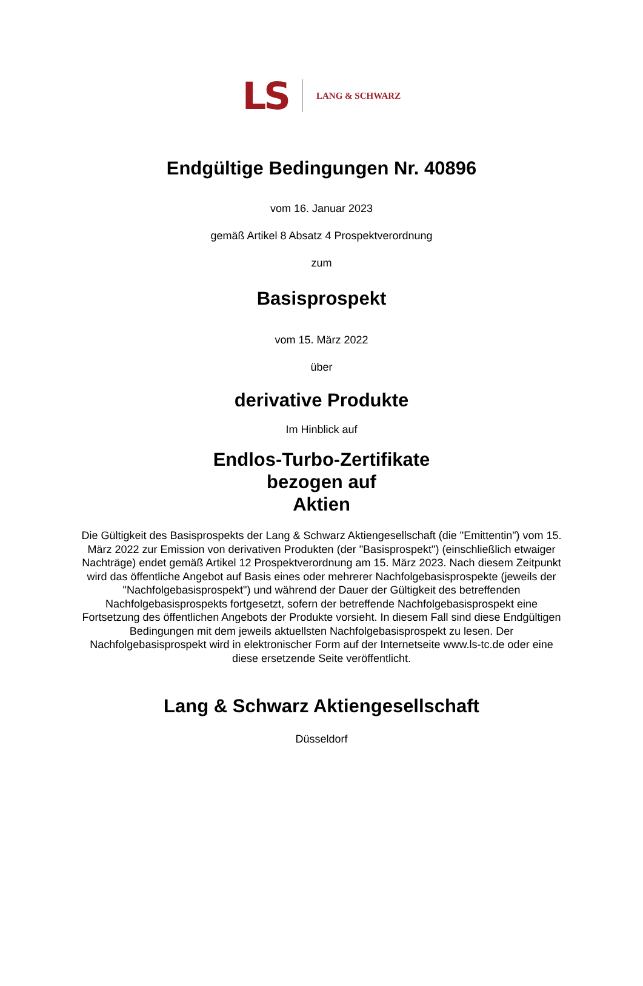LS LANG & SCHWARZ
Endgültige Bedingungen Nr. 40896
vom 16. Januar 2023
gemäß Artikel 8 Absatz 4 Prospektverordnung
zum
Basisprospekt
vom 15. März 2022
über
derivative Produkte
Im Hinblick auf
Endlos-Turbo-Zertifikate
bezogen auf
Aktien
Die Gültigkeit des Basisprospekts der Lang & Schwarz Aktiengesellschaft (die "Emittentin") vom 15. März 2022 zur Emission von derivativen Produkten (der "Basisprospekt") (einschließlich etwaiger Nachträge) endet gemäß Artikel 12 Prospektverordnung am 15. März 2023. Nach diesem Zeitpunkt wird das öffentliche Angebot auf Basis eines oder mehrerer Nachfolgebasisprospekte (jeweils der "Nachfolgebasisprospekt") und während der Dauer der Gültigkeit des betreffenden Nachfolgebasisprospekts fortgesetzt, sofern der betreffende Nachfolgebasisprospekt eine Fortsetzung des öffentlichen Angebots der Produkte vorsieht. In diesem Fall sind diese Endgültigen Bedingungen mit dem jeweils aktuellsten Nachfolgebasisprospekt zu lesen. Der Nachfolgebasisprospekt wird in elektronischer Form auf der Internetseite www.ls-tc.de oder eine diese ersetzende Seite veröffentlicht.
Lang & Schwarz Aktiengesellschaft
Düsseldorf